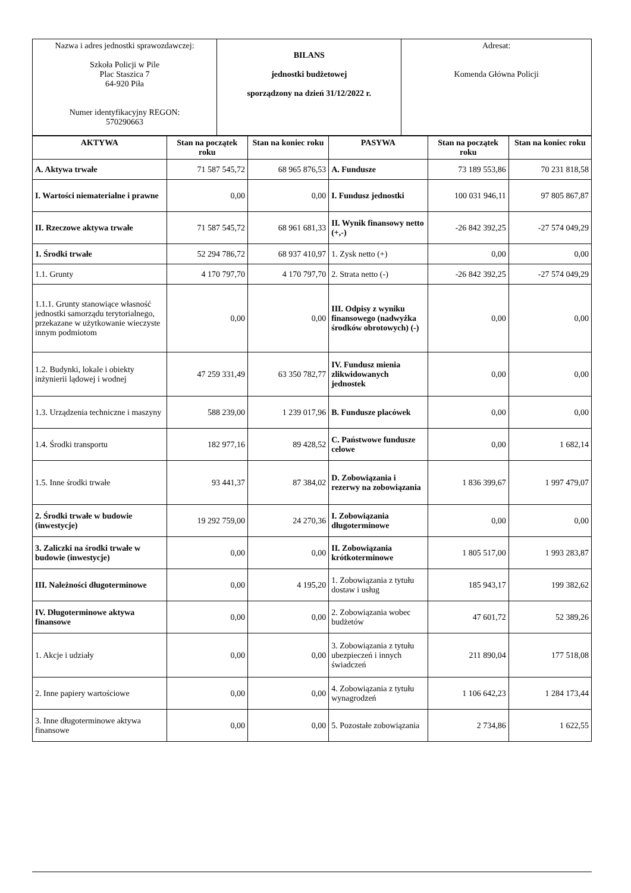| Nazwa i adres jednostki sprawozdawczej: Szkoła Policji w Pile Plac Staszica 7 64-920 Piła Numer identyfikacyjny REGON: 570290663 | BILANS jednostki budżetowej sporządzony na dzień 31/12/2022 r. | Adresat: Komenda Główna Policji |
| AKTYWA | Stan na początek roku | Stan na koniec roku | PASYWA | Stan na początek roku | Stan na koniec roku |
| --- | --- | --- | --- | --- | --- |
| A. Aktywa trwałe | 71 587 545,72 | 68 965 876,53 | A. Fundusze | 73 189 553,86 | 70 231 818,58 |
| I. Wartości niematerialne i prawne | 0,00 | 0,00 | I. Fundusz jednostki | 100 031 946,11 | 97 805 867,87 |
| II. Rzeczowe aktywa trwałe | 71 587 545,72 | 68 961 681,33 | II. Wynik finansowy netto (+,-) | -26 842 392,25 | -27 574 049,29 |
| 1. Środki trwałe | 52 294 786,72 | 68 937 410,97 | 1. Zysk netto (+) | 0,00 | 0,00 |
| 1.1. Grunty | 4 170 797,70 | 4 170 797,70 | 2. Strata netto (-) | -26 842 392,25 | -27 574 049,29 |
| 1.1.1. Grunty stanowiące własność jednostki samorządu terytorialnego, przekazane w użytkowanie wieczyste innym podmiotom | 0,00 | 0,00 | III. Odpisy z wyniku finansowego (nadwyżka środków obrotowych) (-) | 0,00 | 0,00 |
| 1.2. Budynki, lokale i obiekty inżynierii lądowej i wodnej | 47 259 331,49 | 63 350 782,77 | IV. Fundusz mienia zlikwidowanych jednostek | 0,00 | 0,00 |
| 1.3. Urządzenia techniczne i maszyny | 588 239,00 | 1 239 017,96 | B. Fundusze placówek | 0,00 | 0,00 |
| 1.4. Środki transportu | 182 977,16 | 89 428,52 | C. Państwowe fundusze celowe | 0,00 | 1 682,14 |
| 1.5. Inne środki trwałe | 93 441,37 | 87 384,02 | D. Zobowiązania i rezerwy na zobowiązania | 1 836 399,67 | 1 997 479,07 |
| 2. Środki trwałe w budowie (inwestycje) | 19 292 759,00 | 24 270,36 | I. Zobowiązania długoterminowe | 0,00 | 0,00 |
| 3. Zaliczki na środki trwałe w budowie (inwestycje) | 0,00 | 0,00 | II. Zobowiązania krótkoterminowe | 1 805 517,00 | 1 993 283,87 |
| III. Należności długoterminowe | 0,00 | 4 195,20 | 1. Zobowiązania z tytułu dostaw i usług | 185 943,17 | 199 382,62 |
| IV. Długoterminowe aktywa finansowe | 0,00 | 0,00 | 2. Zobowiązania wobec budżetów | 47 601,72 | 52 389,26 |
| 1. Akcje i udziały | 0,00 | 0,00 | 3. Zobowiązania z tytułu ubezpieczeń i innych świadczeń | 211 890,04 | 177 518,08 |
| 2. Inne papiery wartościowe | 0,00 | 0,00 | 4. Zobowiązania z tytułu wynagrodzeń | 1 106 642,23 | 1 284 173,44 |
| 3. Inne długoterminowe aktywa finansowe | 0,00 | 0,00 | 5. Pozostałe zobowiązania | 2 734,86 | 1 622,55 |